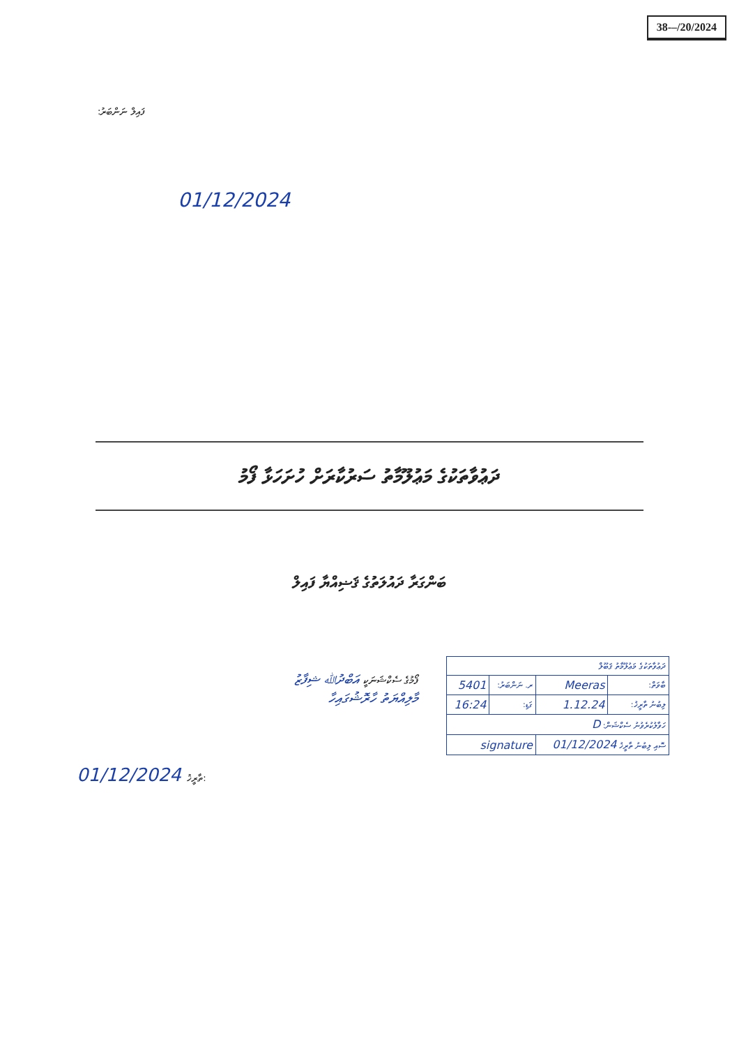38-‒/20/2024
ފައިލް ނަންބަރު:
01/12/2024
ދަޢުވާތަކުގެ މަޢުލޫމާތު ސަރުކާރަށް ހުށަހަޅާ ފޯމު
ބަންގަރާ ދައުލަތުގެ ޤަޟިއްޔާ ފައިލް
ފޯމުގެ ސެކްޝަނަކީ އަބްދުﷲ ޝިފާޒު
މާލިއްޔަތު ހާރޮޝުގައިހާ
01/12/2024 ތާރީޚު:
| ދަޢުވާތަކުގެ މަޢުލޫމާތު ޤަބޫލް | | | |
| ބާވަތް: | Meeras | ރ. ނަންބަރު: | 5401 |
| ލިބުނު ތާރީޚު: | 1.12.24 | ގަޑި: | 16:24 |
| ހަވާލުކުރެވުނު ސެކްޝަން: D | | | |
| ސޮއި ލިބުނު ތާރީޚު 01/12/2024 | | signature | |